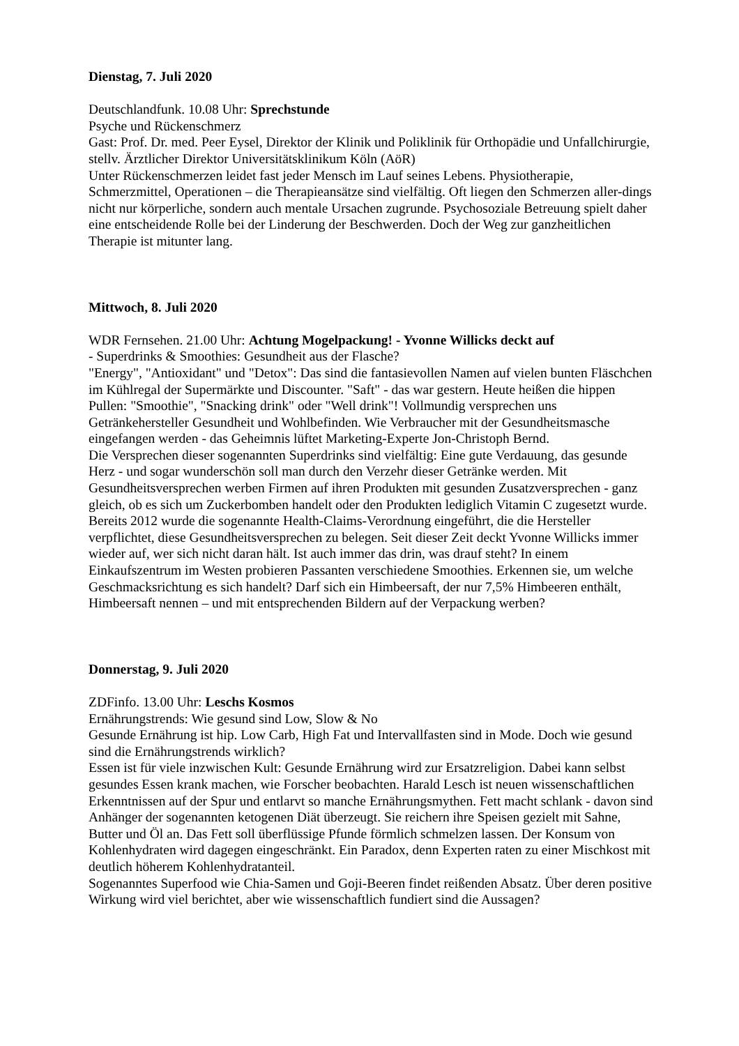Dienstag, 7. Juli 2020
Deutschlandfunk. 10.08 Uhr: Sprechstunde
Psyche und Rückenschmerz
Gast: Prof. Dr. med. Peer Eysel, Direktor der Klinik und Poliklinik für Orthopädie und Unfallchirurgie, stellv. Ärztlicher Direktor Universitätsklinikum Köln (AöR)
Unter Rückenschmerzen leidet fast jeder Mensch im Lauf seines Lebens. Physiotherapie, Schmerzmittel, Operationen – die Therapieansätze sind vielfältig. Oft liegen den Schmerzen aller-dings nicht nur körperliche, sondern auch mentale Ursachen zugrunde. Psychosoziale Betreuung spielt daher eine entscheidende Rolle bei der Linderung der Beschwerden. Doch der Weg zur ganzheitlichen Therapie ist mitunter lang.
Mittwoch, 8. Juli 2020
WDR Fernsehen. 21.00 Uhr: Achtung Mogelpackung! - Yvonne Willicks deckt auf
- Superdrinks & Smoothies: Gesundheit aus der Flasche?
"Energy", "Antioxidant" und "Detox": Das sind die fantasievollen Namen auf vielen bunten Fläschchen im Kühlregal der Supermärkte und Discounter. "Saft" - das war gestern. Heute heißen die hippen Pullen: "Smoothie", "Snacking drink" oder "Well drink"! Vollmundig versprechen uns Getränkehersteller Gesundheit und Wohlbefinden. Wie Verbraucher mit der Gesundheitsmasche eingefangen werden - das Geheimnis lüftet Marketing-Experte Jon-Christoph Bernd.
Die Versprechen dieser sogenannten Superdrinks sind vielfältig: Eine gute Verdauung, das gesunde Herz - und sogar wunderschön soll man durch den Verzehr dieser Getränke werden. Mit Gesundheitsversprechen werben Firmen auf ihren Produkten mit gesunden Zusatzversprechen - ganz gleich, ob es sich um Zuckerbomben handelt oder den Produkten lediglich Vitamin C zugesetzt wurde. Bereits 2012 wurde die sogenannte Health-Claims-Verordnung eingeführt, die die Hersteller verpflichtet, diese Gesundheitsversprechen zu belegen. Seit dieser Zeit deckt Yvonne Willicks immer wieder auf, wer sich nicht daran hält. Ist auch immer das drin, was drauf steht? In einem Einkaufszentrum im Westen probieren Passanten verschiedene Smoothies. Erkennen sie, um welche Geschmacksrichtung es sich handelt? Darf sich ein Himbeersaft, der nur 7,5% Himbeeren enthält, Himbeersaft nennen – und mit entsprechenden Bildern auf der Verpackung werben?
Donnerstag, 9. Juli 2020
ZDFinfo. 13.00 Uhr: Leschs Kosmos
Ernährungstrends: Wie gesund sind Low, Slow & No
Gesunde Ernährung ist hip. Low Carb, High Fat und Intervallfasten sind in Mode. Doch wie gesund sind die Ernährungstrends wirklich?
Essen ist für viele inzwischen Kult: Gesunde Ernährung wird zur Ersatzreligion. Dabei kann selbst gesundes Essen krank machen, wie Forscher beobachten. Harald Lesch ist neuen wissenschaftlichen Erkenntnissen auf der Spur und entlarvt so manche Ernährungsmythen. Fett macht schlank - davon sind Anhänger der sogenannten ketogenen Diät überzeugt. Sie reichern ihre Speisen gezielt mit Sahne, Butter und Öl an. Das Fett soll überflüssige Pfunde förmlich schmelzen lassen. Der Konsum von Kohlenhydraten wird dagegen eingeschränkt. Ein Paradox, denn Experten raten zu einer Mischkost mit deutlich höherem Kohlenhydratanteil.
Sogenanntes Superfood wie Chia-Samen und Goji-Beeren findet reißenden Absatz. Über deren positive Wirkung wird viel berichtet, aber wie wissenschaftlich fundiert sind die Aussagen?